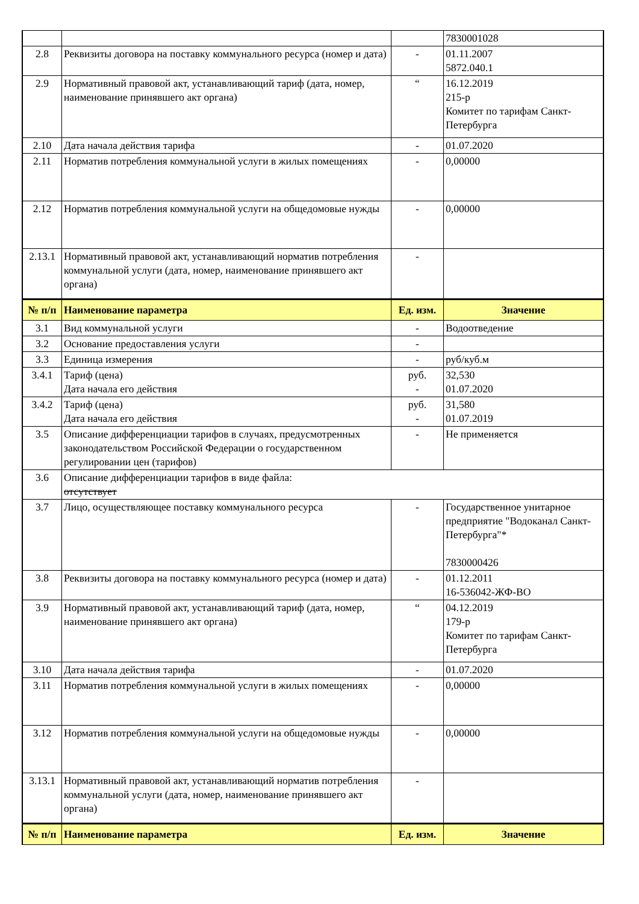| | | | 7830001028 |
| 2.8 | Реквизиты договора на поставку коммунального ресурса (номер и дата) | - | 01.11.2007 5872.040.1 |
| 2.9 | Нормативный правовой акт, устанавливающий тариф (дата, номер, наименование принявшего акт органа) | “ | 16.12.2019 215-р Комитет по тарифам Санкт-Петербурга |
| 2.10 | Дата начала действия тарифа | - | 01.07.2020 |
| 2.11 | Норматив потребления коммунальной услуги в жилых помещениях | - | 0,00000 |
| 2.12 | Норматив потребления коммунальной услуги на общедомовые нужды | - | 0,00000 |
| 2.13.1 | Нормативный правовой акт, устанавливающий норматив потребления коммунальной услуги (дата, номер, наименование принявшего акт органа) | - | |
| № п/п | Наименование параметра | Ед. изм. | Значение |
| 3.1 | Вид коммунальной услуги | - | Водоотведение |
| 3.2 | Основание предоставления услуги | - | |
| 3.3 | Единица измерения | - | руб/куб.м |
| 3.4.1 | Тариф (цена) Дата начала его действия | руб. - | 32,530 01.07.2020 |
| 3.4.2 | Тариф (цена) Дата начала его действия | руб. - | 31,580 01.07.2019 |
| 3.5 | Описание дифференциации тарифов в случаях, предусмотренных законодательством Российской Федерации о государственном регулировании цен (тарифов) | - | Не применяется |
| 3.6 | Описание дифференциации тарифов в виде файла: отсутствует | | |
| 3.7 | Лицо, осуществляющее поставку коммунального ресурса | - | Государственное унитарное предприятие "Водоканал Санкт-Петербурга"* 7830000426 |
| 3.8 | Реквизиты договора на поставку коммунального ресурса (номер и дата) | - | 01.12.2011 16-536042-ЖФ-ВО |
| 3.9 | Нормативный правовой акт, устанавливающий тариф (дата, номер, наименование принявшего акт органа) | “ | 04.12.2019 179-р Комитет по тарифам Санкт-Петербурга |
| 3.10 | Дата начала действия тарифа | - | 01.07.2020 |
| 3.11 | Норматив потребления коммунальной услуги в жилых помещениях | - | 0,00000 |
| 3.12 | Норматив потребления коммунальной услуги на общедомовые нужды | - | 0,00000 |
| 3.13.1 | Нормативный правовой акт, устанавливающий норматив потребления коммунальной услуги (дата, номер, наименование принявшего акт органа) | - | |
| № п/п | Наименование параметра | Ед. изм. | Значение |